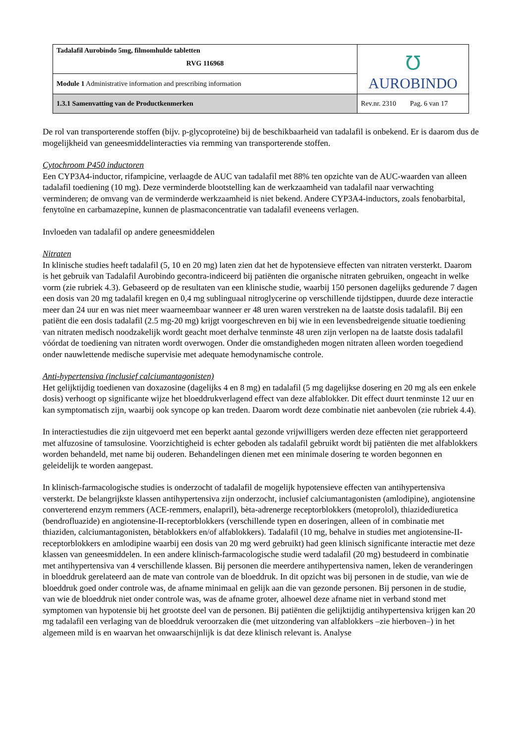| Tadalafil Aurobindo 5mg, filmomhulde tabletten RVG 116968 | ℧ AUROBINDO |
| Module 1 Administrative information and prescribing information | |
| 1.3.1 Samenvatting van de Productkenmerken | Rev.nr. 2310 Pag. 6 van 17 |
De rol van transporterende stoffen (bijv. p-glycoproteïne) bij de beschikbaarheid van tadalafil is onbekend. Er is daarom dus de mogelijkheid van geneesmiddelinteracties via remming van transporterende stoffen.
Cytochroom P450 inductoren
Een CYP3A4-inductor, rifampicine, verlaagde de AUC van tadalafil met 88% ten opzichte van de AUC-waarden van alleen tadalafil toediening (10 mg). Deze verminderde blootstelling kan de werkzaamheid van tadalafil naar verwachting verminderen; de omvang van de verminderde werkzaamheid is niet bekend. Andere CYP3A4-inductors, zoals fenobarbital, fenytoïne en carbamazepine, kunnen de plasmaconcentratie van tadalafil eveneens verlagen.
Invloeden van tadalafil op andere geneesmiddelen
Nitraten
In klinische studies heeft tadalafil (5, 10 en 20 mg) laten zien dat het de hypotensieve effecten van nitraten versterkt. Daarom is het gebruik van Tadalafil Aurobindo gecontra-indiceerd bij patiënten die organische nitraten gebruiken, ongeacht in welke vorm (zie rubriek 4.3). Gebaseerd op de resultaten van een klinische studie, waarbij 150 personen dagelijks gedurende 7 dagen een dosis van 20 mg tadalafil kregen en 0,4 mg sublinguaal nitroglycerine op verschillende tijdstippen, duurde deze interactie meer dan 24 uur en was niet meer waarneembaar wanneer er 48 uren waren verstreken na de laatste dosis tadalafil. Bij een patiënt die een dosis tadalafil (2.5 mg-20 mg) krijgt voorgeschreven en bij wie in een levensbedreigende situatie toediening van nitraten medisch noodzakelijk wordt geacht moet derhalve tenminste 48 uren zijn verlopen na de laatste dosis tadalafil vóórdat de toediening van nitraten wordt overwogen. Onder die omstandigheden mogen nitraten alleen worden toegediend onder nauwlettende medische supervisie met adequate hemodynamische controle.
Anti-hypertensiva (inclusief calciumantagonisten)
Het gelijktijdig toedienen van doxazosine (dagelijks 4 en 8 mg) en tadalafil (5 mg dagelijkse dosering en 20 mg als een enkele dosis) verhoogt op significante wijze het bloeddrukverlagend effect van deze alfablokker. Dit effect duurt tenminste 12 uur en kan symptomatisch zijn, waarbij ook syncope op kan treden. Daarom wordt deze combinatie niet aanbevolen (zie rubriek 4.4).
In interactiestudies die zijn uitgevoerd met een beperkt aantal gezonde vrijwilligers werden deze effecten niet gerapporteerd met alfuzosine of tamsulosine. Voorzichtigheid is echter geboden als tadalafil gebruikt wordt bij patiënten die met alfablokkers worden behandeld, met name bij ouderen. Behandelingen dienen met een minimale dosering te worden begonnen en geleidelijk te worden aangepast.
In klinisch-farmacologische studies is onderzocht of tadalafil de mogelijk hypotensieve effecten van antihypertensiva versterkt. De belangrijkste klassen antihypertensiva zijn onderzocht, inclusief calciumantagonisten (amlodipine), angiotensine converterend enzym remmers (ACE-remmers, enalapril), bèta-adrenerge receptorblokkers (metoprolol), thiazidediuretica (bendrofluazide) en angiotensine-II-receptorblokkers (verschillende typen en doseringen, alleen of in combinatie met thiaziden, calciumantagonisten, bètablokkers en/of alfablokkers). Tadalafil (10 mg, behalve in studies met angiotensine-II-receptorblokkers en amlodipine waarbij een dosis van 20 mg werd gebruikt) had geen klinisch significante interactie met deze klassen van geneesmiddelen. In een andere klinisch-farmacologische studie werd tadalafil (20 mg) bestudeerd in combinatie met antihypertensiva van 4 verschillende klassen. Bij personen die meerdere antihypertensiva namen, leken de veranderingen in bloeddruk gerelateerd aan de mate van controle van de bloeddruk. In dit opzicht was bij personen in de studie, van wie de bloeddruk goed onder controle was, de afname minimaal en gelijk aan die van gezonde personen. Bij personen in de studie, van wie de bloeddruk niet onder controle was, was de afname groter, alhoewel deze afname niet in verband stond met symptomen van hypotensie bij het grootste deel van de personen. Bij patiënten die gelijktijdig antihypertensiva krijgen kan 20 mg tadalafil een verlaging van de bloeddruk veroorzaken die (met uitzondering van alfablokkers –zie hierboven–) in het algemeen mild is en waarvan het onwaarschijnlijk is dat deze klinisch relevant is. Analyse